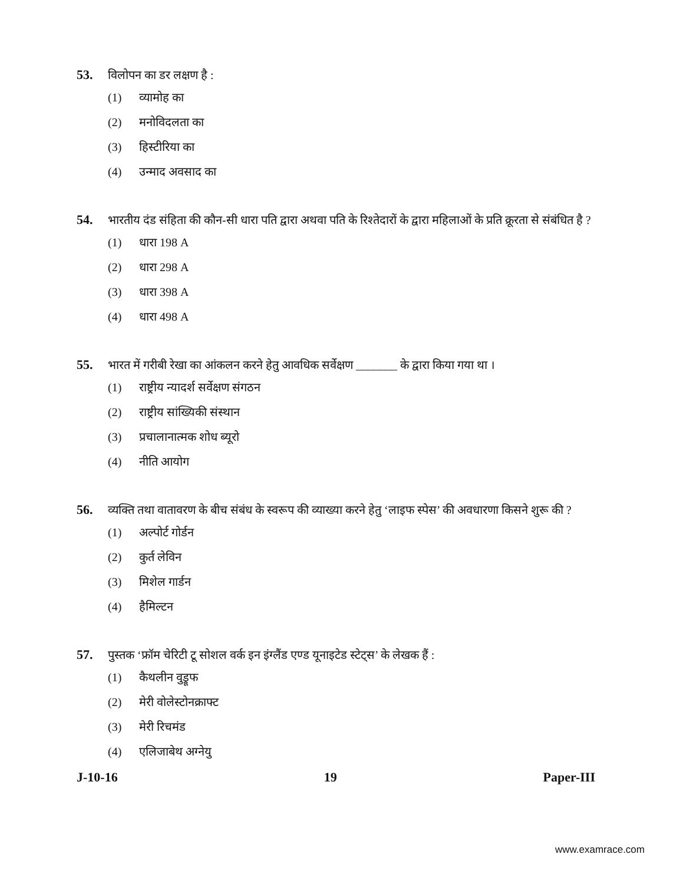53. विलोपन का डर लक्षण है :
(1) व्यामोह का
(2) मनोविदलता का
(3) हिस्टीरिया का
(4) उन्माद अवसाद का
54. भारतीय दंड संहिता की कौन-सी धारा पति द्वारा अथवा पति के रिश्तेदारों के द्वारा महिलाओं के प्रति क्रूरता से संबंधित है ?
(1) धारा 198 A
(2) धारा 298 A
(3) धारा 398 A
(4) धारा 498 A
55. भारत में गरीबी रेखा का आंकलन करने हेतु आवधिक सर्वेक्षण _______ के द्वारा किया गया था ।
(1) राष्ट्रीय न्यादर्श सर्वेक्षण संगठन
(2) राष्ट्रीय सांख्यिकी संस्थान
(3) प्रचालानात्मक शोध ब्यूरो
(4) नीति आयोग
56. व्यक्ति तथा वातावरण के बीच संबंध के स्वरूप की व्याख्या करने हेतु ‘लाइफ स्पेस’ की अवधारणा किसने शुरू की ?
(1) अल्पोर्ट गोर्डन
(2) कुर्त लेविन
(3) मिशेल गार्डन
(4) हैमिल्टन
57. पुस्तक ‘फ्रॉम चेरिटी टू सोशल वर्क इन इंग्लैंड एण्ड यूनाइटेड स्टेट्स’ के लेखक हैं :
(1) कैथलीन वुड्रूफ
(2) मेरी वोलेस्टोनक्राफ्ट
(3) मेरी रिचमंड
(4) एलिजाबेथ अग्नेयु
J-10-16 19 Paper-III
www.examrace.com